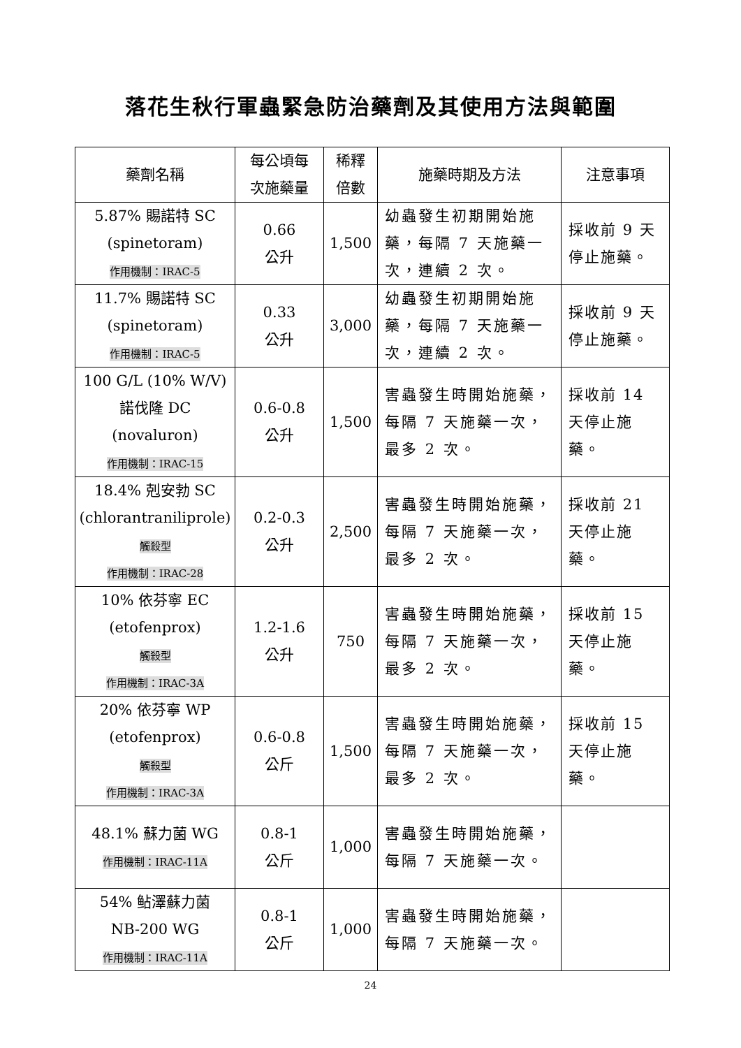落花生秋行軍蟲緊急防治藥劑及其使用方法與範圍
| 藥劑名稱 | 每公頃每 次施藥量 | 稀釋 倍數 | 施藥時期及方法 | 注意事項 |
| --- | --- | --- | --- | --- |
| 5.87% 賜諾特 SC (spinetoram) 作用機制：IRAC-5 | 0.66 公升 | 1,500 | 幼蟲發生初期開始施藥，每隔 7 天施藥一次，連續 2 次。 | 採收前 9 天停止施藥。 |
| 11.7% 賜諾特 SC (spinetoram) 作用機制：IRAC-5 | 0.33 公升 | 3,000 | 幼蟲發生初期開始施藥，每隔 7 天施藥一次，連續 2 次。 | 採收前 9 天停止施藥。 |
| 100 G/L (10% W/V) 諾伐隆 DC (novaluron) 作用機制：IRAC-15 | 0.6-0.8 公升 | 1,500 | 害蟲發生時開始施藥，每隔 7 天施藥一次，最多 2 次。 | 採收前 14 天停止施藥。 |
| 18.4% 剋安勃 SC (chlorantraniliprole) 觸殺型 作用機制：IRAC-28 | 0.2-0.3 公升 | 2,500 | 害蟲發生時開始施藥，每隔 7 天施藥一次，最多 2 次。 | 採收前 21 天停止施藥。 |
| 10% 依芬寧 EC (etofenprox) 觸殺型 作用機制：IRAC-3A | 1.2-1.6 公升 | 750 | 害蟲發生時開始施藥，每隔 7 天施藥一次，最多 2 次。 | 採收前 15 天停止施藥。 |
| 20% 依芬寧 WP (etofenprox) 觸殺型 作用機制：IRAC-3A | 0.6-0.8 公斤 | 1,500 | 害蟲發生時開始施藥，每隔 7 天施藥一次，最多 2 次。 | 採收前 15 天停止施藥。 |
| 48.1% 蘇力菌 WG 作用機制：IRAC-11A | 0.8-1 公斤 | 1,000 | 害蟲發生時開始施藥，每隔 7 天施藥一次。 | |
| 54% 鲇澤蘇力菌 NB-200 WG 作用機制：IRAC-11A | 0.8-1 公斤 | 1,000 | 害蟲發生時開始施藥，每隔 7 天施藥一次。 | |
24